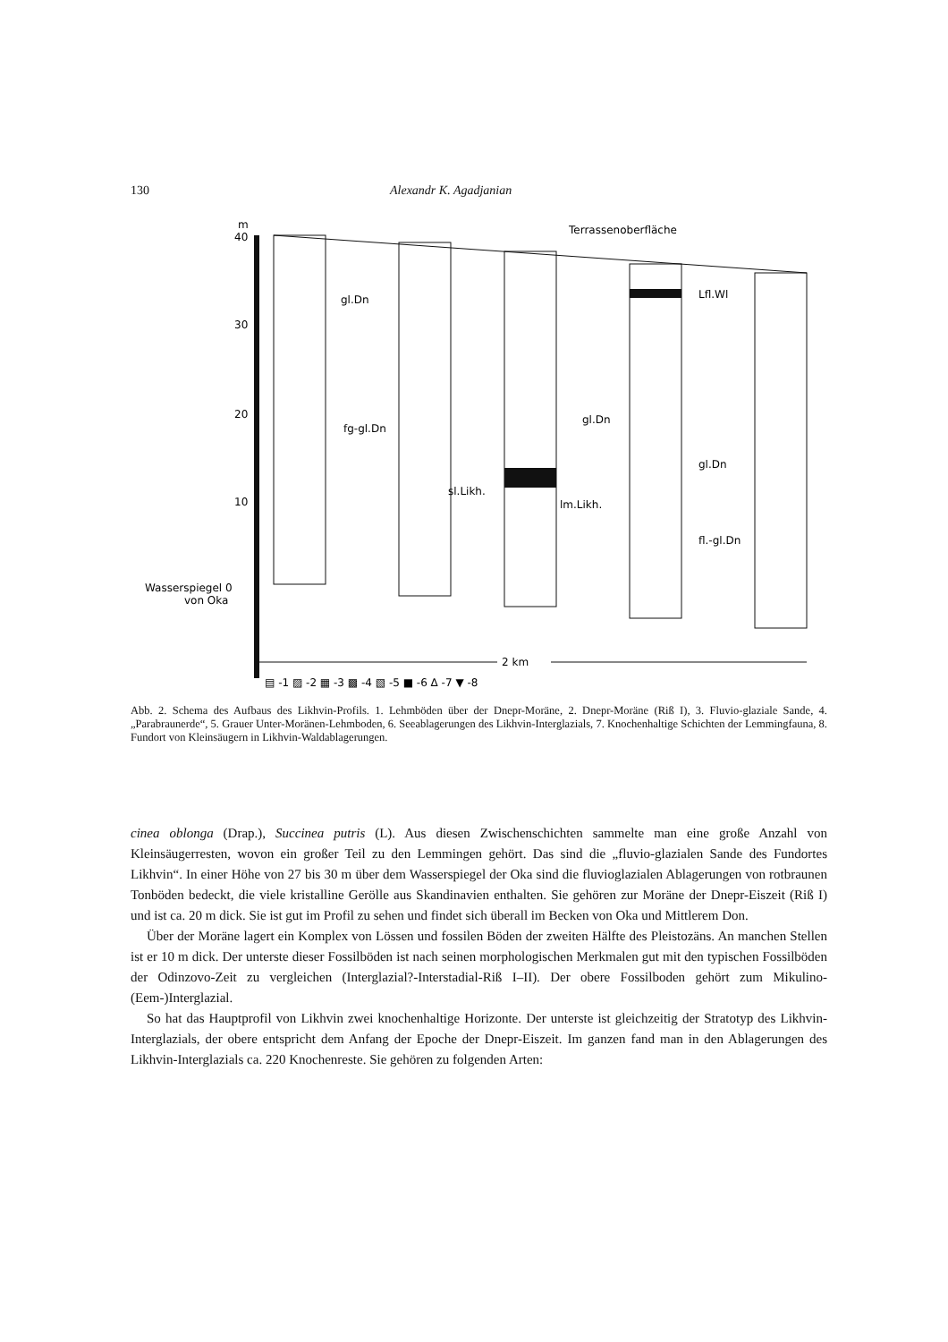130 Alexandr K. Agadjanian
m
40
30
20
10
Wasserspiegel 0
von Oka
Terrassenoberfläche
gl.Dn
fg-gl.Dn
gl.Dn
sl.Likh.
lm.Likh.
Lfl.Wl
gl.Dn
fl.-gl.Dn
2 km
▤ -1 ▨ -2 ▦ -3 ▩ -4 ▧ -5 ■ -6 Δ -7 ▼ -8
Abb. 2. Schema des Aufbaus des Likhvin-Profils. 1. Lehmböden über der Dnepr-Moräne, 2. Dnepr-Moräne (Riß I), 3. Fluvio-glaziale Sande, 4. „Parabraunerde“, 5. Grauer Unter-Moränen-Lehmboden, 6. Seeablagerungen des Likhvin-Interglazials, 7. Knochenhaltige Schichten der Lemmingfauna, 8. Fundort von Kleinsäugern in Likhvin-Waldablagerungen.
cinea oblonga (Drap.), Succinea putris (L). Aus diesen Zwischenschichten sammelte man eine große Anzahl von Kleinsäugerresten, wovon ein großer Teil zu den Lemmingen gehört. Das sind die „fluvio-glazialen Sande des Fundortes Likhvin“. In einer Höhe von 27 bis 30 m über dem Wasserspiegel der Oka sind die fluvioglazialen Ablagerungen von rotbraunen Tonböden bedeckt, die viele kristalline Gerölle aus Skandinavien enthalten. Sie gehören zur Moräne der Dnepr-Eiszeit (Riß I) und ist ca. 20 m dick. Sie ist gut im Profil zu sehen und findet sich überall im Becken von Oka und Mittlerem Don.
Über der Moräne lagert ein Komplex von Lössen und fossilen Böden der zweiten Hälfte des Pleistozäns. An manchen Stellen ist er 10 m dick. Der unterste dieser Fossilböden ist nach seinen morphologischen Merkmalen gut mit den typischen Fossilböden der Odinzovo-Zeit zu vergleichen (Interglazial?-Interstadial-Riß I–II). Der obere Fossilboden gehört zum Mikulino-(Eem-)Interglazial.
So hat das Hauptprofil von Likhvin zwei knochenhaltige Horizonte. Der unterste ist gleichzeitig der Stratotyp des Likhvin-Interglazials, der obere entspricht dem Anfang der Epoche der Dnepr-Eiszeit. Im ganzen fand man in den Ablagerungen des Likhvin-Interglazials ca. 220 Knochenreste. Sie gehören zu folgenden Arten: